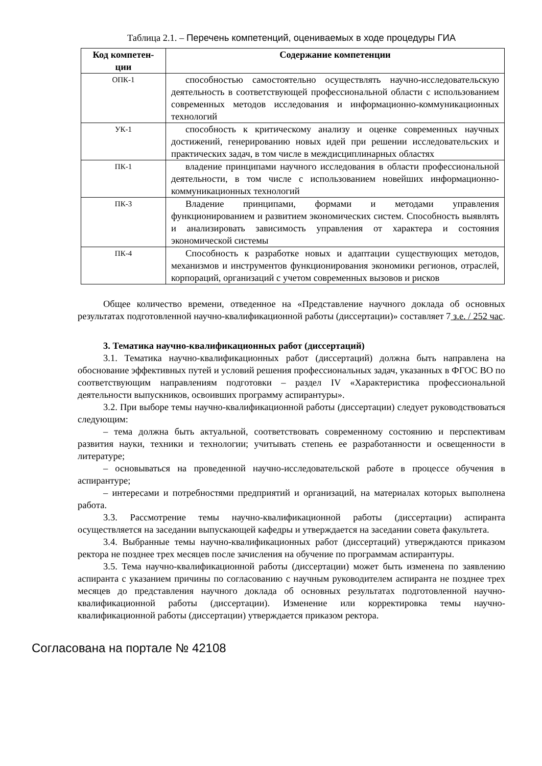Таблица 2.1. – Перечень компетенций, оцениваемых в ходе процедуры ГИА
| Код компетен- ции | Содержание компетенции |
| --- | --- |
| ОПК-1 | способностью самостоятельно осуществлять научно-исследовательскую деятельность в соответствующей профессиональной области с использованием современных методов исследования и информационно-коммуникационных технологий |
| УК-1 | способность к критическому анализу и оценке современных научных достижений, генерированию новых идей при решении исследовательских и практических задач, в том числе в междисциплинарных областях |
| ПК-1 | владение принципами научного исследования в области профессиональной деятельности, в том числе с использованием новейших информационно-коммуникационных технологий |
| ПК-3 | Владение принципами, формами и методами управления функционированием и развитием экономических систем. Способность выявлять и анализировать зависимость управления от характера и состояния экономической системы |
| ПК-4 | Способность к разработке новых и адаптации существующих методов, механизмов и инструментов функционирования экономики регионов, отраслей, корпораций, организаций с учетом современных вызовов и рисков |
Общее количество времени, отведенное на «Представление научного доклада об основных результатах подготовленной научно-квалификационной работы (диссертации)» составляет 7 з.е. / 252 час.
3. Тематика научно-квалификационных работ (диссертаций)
3.1. Тематика научно-квалификационных работ (диссертаций) должна быть направлена на обоснование эффективных путей и условий решения профессиональных задач, указанных в ФГОС ВО по соответствующим направлениям подготовки – раздел IV «Характеристика профессиональной деятельности выпускников, освоивших программу аспирантуры».
3.2. При выборе темы научно-квалификационной работы (диссертации) следует руководствоваться следующим:
– тема должна быть актуальной, соответствовать современному состоянию и перспективам развития науки, техники и технологии; учитывать степень ее разработанности и освещенности в литературе;
– основываться на проведенной научно-исследовательской работе в процессе обучения в аспирантуре;
– интересами и потребностями предприятий и организаций, на материалах которых выполнена работа.
3.3. Рассмотрение темы научно-квалификационной работы (диссертации) аспиранта осуществляется на заседании выпускающей кафедры и утверждается на заседании совета факультета.
3.4. Выбранные темы научно-квалификационных работ (диссертаций) утверждаются приказом ректора не позднее трех месяцев после зачисления на обучение по программам аспирантуры.
3.5. Тема научно-квалификационной работы (диссертации) может быть изменена по заявлению аспиранта с указанием причины по согласованию с научным руководителем аспиранта не позднее трех месяцев до представления научного доклада об основных результатах подготовленной научно-квалификационной работы (диссертации). Изменение или корректировка темы научно-квалификационной работы (диссертации) утверждается приказом ректора.
Согласована на портале № 42108